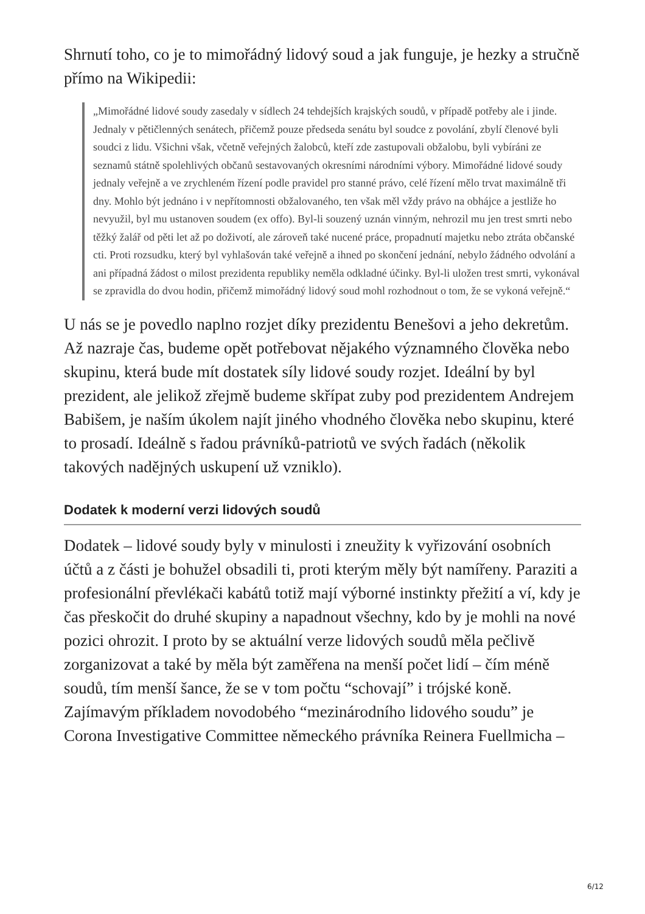Shrnutí toho, co je to mimořádný lidový soud a jak funguje, je hezky a stručně přímo na Wikipedii:
„Mimořádné lidové soudy zasedaly v sídlech 24 tehdejších krajských soudů, v případě potřeby ale i jinde. Jednaly v pětičlenných senátech, přičemž pouze předseda senátu byl soudce z povolání, zbylí členové byli soudci z lidu. Všichni však, včetně veřejných žalobců, kteří zde zastupovali obžalobu, byli vybíráni ze seznamů státně spolehlivých občanů sestavovaných okresními národními výbory. Mimořádné lidové soudy jednaly veřejně a ve zrychleném řízení podle pravidel pro stanné právo, celé řízení mělo trvat maximálně tři dny. Mohlo být jednáno i v nepřítomnosti obžalovaného, ten však měl vždy právo na obhájce a jestliže ho nevyužil, byl mu ustanoven soudem (ex offo). Byl-li souzený uznán vinným, nehrozil mu jen trest smrti nebo těžký žalář od pěti let až po doživotí, ale zároveň také nucené práce, propadnutí majetku nebo ztráta občanské cti. Proti rozsudku, který byl vyhlašován také veřejně a ihned po skončení jednání, nebylo žádného odvolání a ani případná žádost o milost prezidenta republiky neměla odkladné účinky. Byl-li uložen trest smrti, vykonával se zpravidla do dvou hodin, přičemž mimořádný lidový soud mohl rozhodnout o tom, že se vykoná veřejně.“
U nás se je povedlo naplno rozjet díky prezidentu Benešovi a jeho dekretům. Až nazraje čas, budeme opět potřebovat nějakého významného člověka nebo skupinu, která bude mít dostatek síly lidové soudy rozjet. Ideální by byl prezident, ale jelikož zřejmě budeme skřípat zuby pod prezidentem Andrejem Babišem, je naším úkolem najít jiného vhodného člověka nebo skupinu, které to prosadí. Ideálně s řadou právníků-patriotů ve svých řadách (několik takových nadějných uskupení už vzniklo).
Dodatek k moderní verzi lidových soudů
Dodatek – lidové soudy byly v minulosti i zneužity k vyřizování osobních účtů a z části je bohužel obsadili ti, proti kterým měly být namířeny. Paraziti a profesionální převlékači kabátů totiž mají výborné instinkty přežití a ví, kdy je čas přeskočit do druhé skupiny a napadnout všechny, kdo by je mohli na nové pozici ohrozit. I proto by se aktuální verze lidových soudů měla pečlivě zorganizovat a také by měla být zaměřena na menší počet lidí – čím méně soudů, tím menší šance, že se v tom počtu “schovají” i trójské koně. Zajímavým příkladem novodobého “mezinárodního lidového soudu” je Corona Investigative Committee německého právníka Reinera Fuellmicha –
6/12